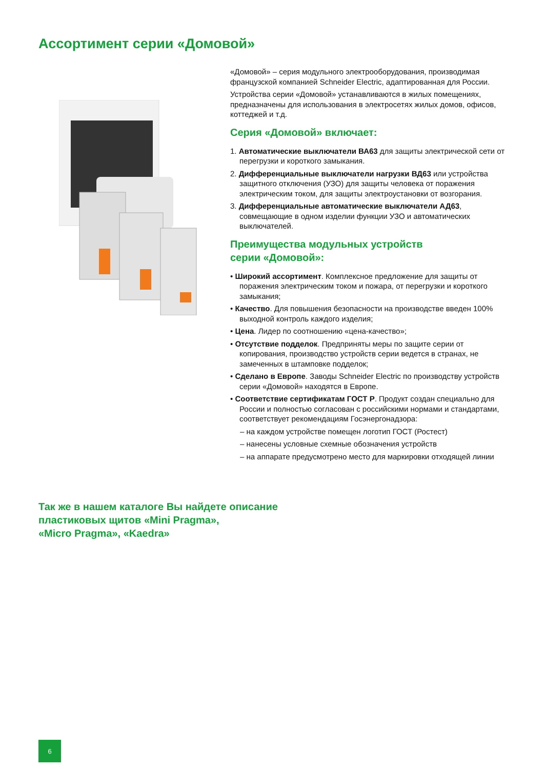Ассортимент серии «Домовой»
«Домовой» – серия модульного электрооборудования, производимая французской компанией Schneider Electric, адаптированная для России.
Устройства серии «Домовой» устанавливаются в жилых помещениях, предназначены для использования в электросетях жилых домов, офисов, коттеджей и т.д.
Серия «Домовой» включает:
1. Автоматические выключатели ВА63 для защиты электрической сети от перегрузки и короткого замыкания.
2. Дифференциальные выключатели нагрузки ВД63 или устройства защитного отключения (УЗО) для защиты человека от поражения электрическим током, для защиты электроустановки от возгорания.
3. Дифференциальные автоматические выключатели АД63, совмещающие в одном изделии функции УЗО и автоматических выключателей.
Преимущества модульных устройств
серии «Домовой»:
• Широкий ассортимент. Комплексное предложение для защиты от поражения электрическим током и пожара, от перегрузки и короткого замыкания;
• Качество. Для повышения безопасности на производстве введен 100% выходной контроль каждого изделия;
• Цена. Лидер по соотношению «цена-качество»;
• Отсутствие подделок. Предприняты меры по защите серии от копирования, производство устройств серии ведется в странах, не замеченных в штамповке подделок;
• Сделано в Европе. Заводы Schneider Electric по производству устройств серии «Домовой» находятся в Европе.
• Соответствие сертификатам ГОСТ Р. Продукт создан специально для России и полностью согласован с российскими нормами и стандартами, соответствует рекомендациям Госэнергонадзора:
– на каждом устройстве помещен логотип ГОСТ (Ростест)
– нанесены условные схемные обозначения устройств
– на аппарате предусмотрено место для маркировки отходящей линии
Так же в нашем каталоге Вы найдете описание
пластиковых щитов «Mini Pragma»,
«Micro Pragma», «Kaedra»
6